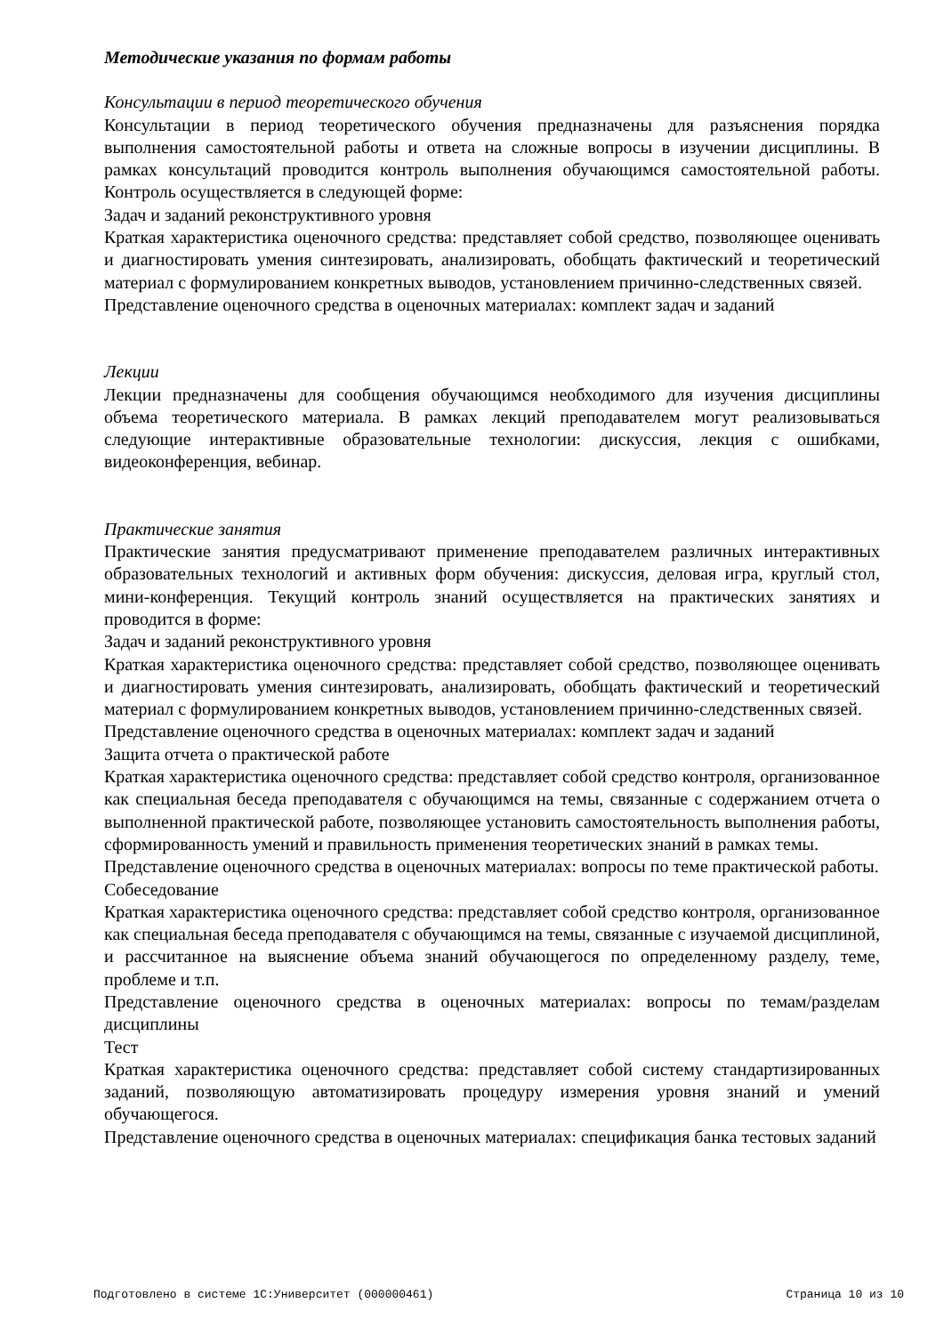Методические указания по формам работы
Консультации в период теоретического обучения
Консультации в период теоретического обучения предназначены для разъяснения порядка выполнения самостоятельной работы и ответа на сложные вопросы в изучении дисциплины. В рамках консультаций проводится контроль выполнения обучающимся самостоятельной работы. Контроль осуществляется в следующей форме:
Задач и заданий реконструктивного уровня
Краткая характеристика оценочного средства: представляет собой средство, позволяющее оценивать и диагностировать умения синтезировать, анализировать, обобщать фактический и теоретический материал с формулированием конкретных выводов, установлением причинно-следственных связей.
Представление оценочного средства в оценочных материалах: комплект задач и заданий
Лекции
Лекции предназначены для сообщения обучающимся необходимого для изучения дисциплины объема теоретического материала. В рамках лекций преподавателем могут реализовываться следующие интерактивные образовательные технологии: дискуссия, лекция с ошибками, видеоконференция, вебинар.
Практические занятия
Практические занятия предусматривают применение преподавателем различных интерактивных образовательных технологий и активных форм обучения: дискуссия, деловая игра, круглый стол, мини-конференция. Текущий контроль знаний осуществляется на практических занятиях и проводится в форме:
Задач и заданий реконструктивного уровня
Краткая характеристика оценочного средства: представляет собой средство, позволяющее оценивать и диагностировать умения синтезировать, анализировать, обобщать фактический и теоретический материал с формулированием конкретных выводов, установлением причинно-следственных связей.
Представление оценочного средства в оценочных материалах: комплект задач и заданий
Защита отчета о практической работе
Краткая характеристика оценочного средства: представляет собой средство контроля, организованное как специальная беседа преподавателя с обучающимся на темы, связанные с содержанием отчета о выполненной практической работе, позволяющее установить самостоятельность выполнения работы, сформированность умений и правильность применения теоретических знаний в рамках темы.
Представление оценочного средства в оценочных материалах: вопросы по теме практической работы.
Собеседование
Краткая характеристика оценочного средства: представляет собой средство контроля, организованное как специальная беседа преподавателя с обучающимся на темы, связанные с изучаемой дисциплиной, и рассчитанное на выяснение объема знаний обучающегося по определенному разделу, теме, проблеме и т.п.
Представление оценочного средства в оценочных материалах: вопросы по темам/разделам дисциплины
Тест
Краткая характеристика оценочного средства: представляет собой систему стандартизированных заданий, позволяющую автоматизировать процедуру измерения уровня знаний и умений обучающегося.
Представление оценочного средства в оценочных материалах: спецификация банка тестовых заданий
Подготовлено в системе 1С:Университет (000000461) Страница 10 из 10